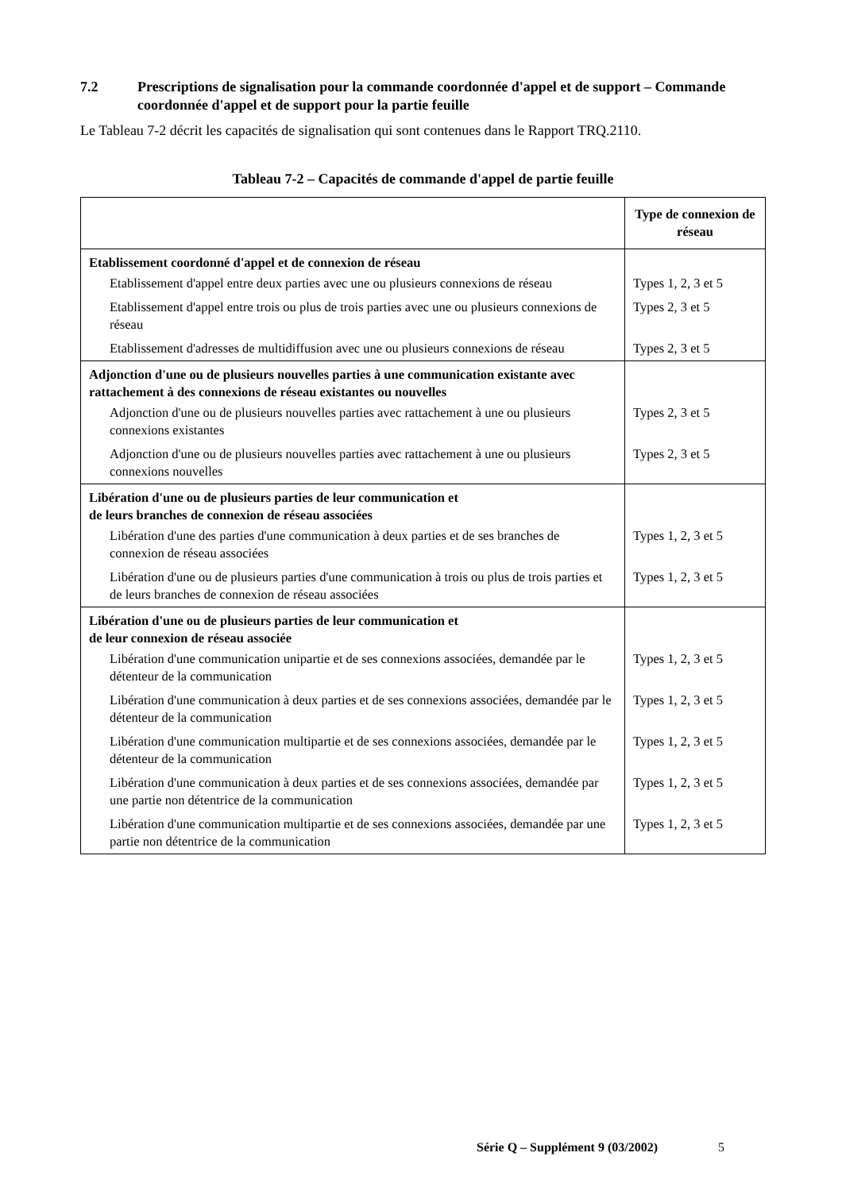7.2 Prescriptions de signalisation pour la commande coordonnée d'appel et de support – Commande coordonnée d'appel et de support pour la partie feuille
Le Tableau 7-2 décrit les capacités de signalisation qui sont contenues dans le Rapport TRQ.2110.
Tableau 7-2 – Capacités de commande d'appel de partie feuille
| | Type de connexion de réseau |
| --- | --- |
| Etablissement coordonné d'appel et de connexion de réseau | |
| Etablissement d'appel entre deux parties avec une ou plusieurs connexions de réseau | Types 1, 2, 3 et 5 |
| Etablissement d'appel entre trois ou plus de trois parties avec une ou plusieurs connexions de réseau | Types 2, 3 et 5 |
| Etablissement d'adresses de multidiffusion avec une ou plusieurs connexions de réseau | Types 2, 3 et 5 |
| Adjonction d'une ou de plusieurs nouvelles parties à une communication existante avec rattachement à des connexions de réseau existantes ou nouvelles | |
| Adjonction d'une ou de plusieurs nouvelles parties avec rattachement à une ou plusieurs connexions existantes | Types 2, 3 et 5 |
| Adjonction d'une ou de plusieurs nouvelles parties avec rattachement à une ou plusieurs connexions nouvelles | Types 2, 3 et 5 |
| Libération d'une ou de plusieurs parties de leur communication et de leurs branches de connexion de réseau associées | |
| Libération d'une des parties d'une communication à deux parties et de ses branches de connexion de réseau associées | Types 1, 2, 3 et 5 |
| Libération d'une ou de plusieurs parties d'une communication à trois ou plus de trois parties et de leurs branches de connexion de réseau associées | Types 1, 2, 3 et 5 |
| Libération d'une ou de plusieurs parties de leur communication et de leur connexion de réseau associée | |
| Libération d'une communication unipartie et de ses connexions associées, demandée par le détenteur de la communication | Types 1, 2, 3 et 5 |
| Libération d'une communication à deux parties et de ses connexions associées, demandée par le détenteur de la communication | Types 1, 2, 3 et 5 |
| Libération d'une communication multipartie et de ses connexions associées, demandée par le détenteur de la communication | Types 1, 2, 3 et 5 |
| Libération d'une communication à deux parties et de ses connexions associées, demandée par une partie non détentrice de la communication | Types 1, 2, 3 et 5 |
| Libération d'une communication multipartie et de ses connexions associées, demandée par une partie non détentrice de la communication | Types 1, 2, 3 et 5 |
Série Q – Supplément 9 (03/2002) 5